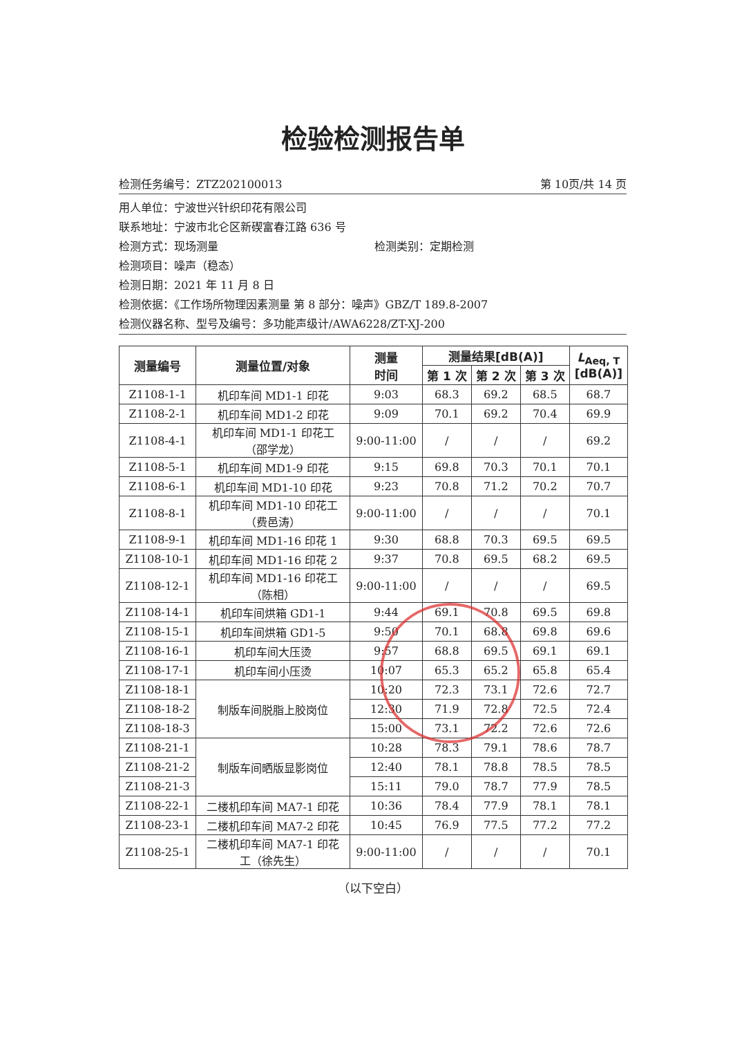检验检测报告单
检测任务编号：ZTZ202100013 第 10页/共 14 页
用人单位：宁波世兴针织印花有限公司
联系地址：宁波市北仑区新碶富春江路 636 号
检测方式：现场测量 检测类别：定期检测
检测项目：噪声（稳态）
检测日期：2021 年 11 月 8 日
检测依据：《工作场所物理因素测量 第 8 部分：噪声》GBZ/T 189.8-2007
检测仪器名称、型号及编号：多功能声级计/AWA6228/ZT-XJ-200
| 测量编号 | 测量位置/对象 | 测量 时间 | 测量结果[dB(A)] | | | L<sub>Aeq, T</sub> [dB(A)] |
| --- | --- | --- | --- | --- | --- | --- |
| | | | 第 1 次 | 第 2 次 | 第 3 次 | |
| Z1108-1-1 | 机印车间 MD1-1 印花 | 9:03 | 68.3 | 69.2 | 68.5 | 68.7 |
| Z1108-2-1 | 机印车间 MD1-2 印花 | 9:09 | 70.1 | 69.2 | 70.4 | 69.9 |
| Z1108-4-1 | 机印车间 MD1-1 印花工 （邵学龙） | 9:00-11:00 | / | / | / | 69.2 |
| Z1108-5-1 | 机印车间 MD1-9 印花 | 9:15 | 69.8 | 70.3 | 70.1 | 70.1 |
| Z1108-6-1 | 机印车间 MD1-10 印花 | 9:23 | 70.8 | 71.2 | 70.2 | 70.7 |
| Z1108-8-1 | 机印车间 MD1-10 印花工 （费邑涛） | 9:00-11:00 | / | / | / | 70.1 |
| Z1108-9-1 | 机印车间 MD1-16 印花 1 | 9:30 | 68.8 | 70.3 | 69.5 | 69.5 |
| Z1108-10-1 | 机印车间 MD1-16 印花 2 | 9:37 | 70.8 | 69.5 | 68.2 | 69.5 |
| Z1108-12-1 | 机印车间 MD1-16 印花工 （陈相） | 9:00-11:00 | / | / | / | 69.5 |
| Z1108-14-1 | 机印车间烘箱 GD1-1 | 9:44 | 69.1 | 70.8 | 69.5 | 69.8 |
| Z1108-15-1 | 机印车间烘箱 GD1-5 | 9:50 | 70.1 | 68.8 | 69.8 | 69.6 |
| Z1108-16-1 | 机印车间大压烫 | 9:57 | 68.8 | 69.5 | 69.1 | 69.1 |
| Z1108-17-1 | 机印车间小压烫 | 10:07 | 65.3 | 65.2 | 65.8 | 65.4 |
| Z1108-18-1 | 制版车间脱脂上胶岗位 | 10:20 | 72.3 | 73.1 | 72.6 | 72.7 |
| Z1108-18-2 | | 12:30 | 71.9 | 72.8 | 72.5 | 72.4 |
| Z1108-18-3 | | 15:00 | 73.1 | 72.2 | 72.6 | 72.6 |
| Z1108-21-1 | 制版车间晒版显影岗位 | 10:28 | 78.3 | 79.1 | 78.6 | 78.7 |
| Z1108-21-2 | | 12:40 | 78.1 | 78.8 | 78.5 | 78.5 |
| Z1108-21-3 | | 15:11 | 79.0 | 78.7 | 77.9 | 78.5 |
| Z1108-22-1 | 二楼机印车间 MA7-1 印花 | 10:36 | 78.4 | 77.9 | 78.1 | 78.1 |
| Z1108-23-1 | 二楼机印车间 MA7-2 印花 | 10:45 | 76.9 | 77.5 | 77.2 | 77.2 |
| Z1108-25-1 | 二楼机印车间 MA7-1 印花 工（徐先生） | 9:00-11:00 | / | / | / | 70.1 |
（以下空白）